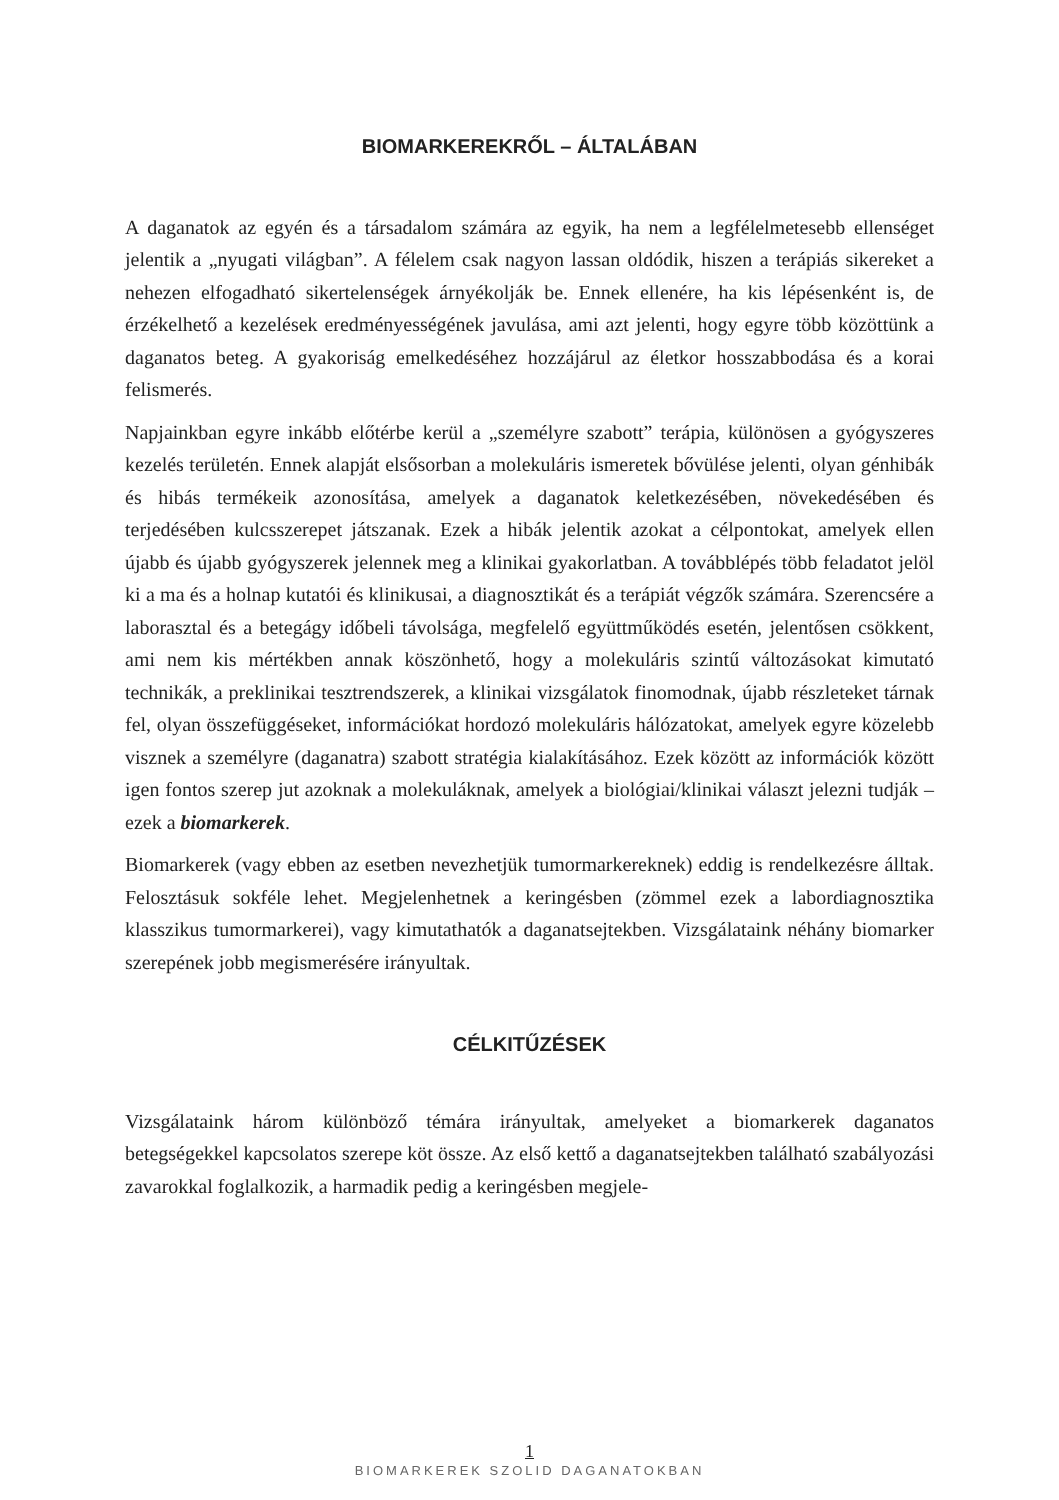BIOMARKEREKRŐL – ÁLTALÁBAN
A daganatok az egyén és a társadalom számára az egyik, ha nem a legfélelmetesebb ellenséget jelentik a „nyugati világban”. A félelem csak nagyon lassan oldódik, hiszen a terápiás sikereket a nehezen elfogadható sikertelenségek árnyékolják be. Ennek ellenére, ha kis lépésenként is, de érzékelhető a kezelések eredményességének javulása, ami azt jelenti, hogy egyre több közöttünk a daganatos beteg. A gyakoriság emelkedéséhez hozzájárul az életkor hosszabbodása és a korai felismerés.
Napjainkban egyre inkább előtérbe kerül a „személyre szabott” terápia, különösen a gyógyszeres kezelés területén. Ennek alapját elsősorban a molekuláris ismeretek bővülése jelenti, olyan génhibák és hibás termékeik azonosítása, amelyek a daganatok keletkezésében, növekedésében és terjedésében kulcsszerepet játszanak. Ezek a hibák jelentik azokat a célpontokat, amelyek ellen újabb és újabb gyógyszerek jelennek meg a klinikai gyakorlatban. A továbblépés több feladatot jelöl ki a ma és a holnap kutatói és klinikusai, a diagnosztikát és a terápiát végzők számára. Szerencsére a laborasztal és a betegágy időbeli távolsága, megfelelő együttműködés esetén, jelentősen csökkent, ami nem kis mértékben annak köszönhető, hogy a molekuláris szintű változásokat kimutató technikák, a preklinikai tesztrendszerek, a klinikai vizsgálatok finomodnak, újabb részleteket tárnak fel, olyan összefüggéseket, információkat hordozó molekuláris hálózatokat, amelyek egyre közelebb visznek a személyre (daganatra) szabott stratégia kialakításához. Ezek között az információk között igen fontos szerep jut azoknak a molekuláknak, amelyek a biológiai/klinikai választ jelezni tudják – ezek a biomarkerek.
Biomarkerek (vagy ebben az esetben nevezhetjük tumormarkereknek) eddig is rendelkezésre álltak. Felosztásuk sokféle lehet. Megjelenhetnek a keringésben (zömmel ezek a labordiagnosztika klasszikus tumormarkerei), vagy kimutathatók a daganatsejtekben. Vizsgálataink néhány biomarker szerepének jobb megismerésére irányultak.
CÉLKITŰZÉSEK
Vizsgálataink három különböző témára irányultak, amelyeket a biomarkerek daganatos betegségekkel kapcsolatos szerepe köt össze. Az első kettő a daganatsejtekben található szabályozási zavarokkal foglalkozik, a harmadik pedig a keringésben megjele-
1
BIOMARKEREK SZOLID DAGANATOKBAN